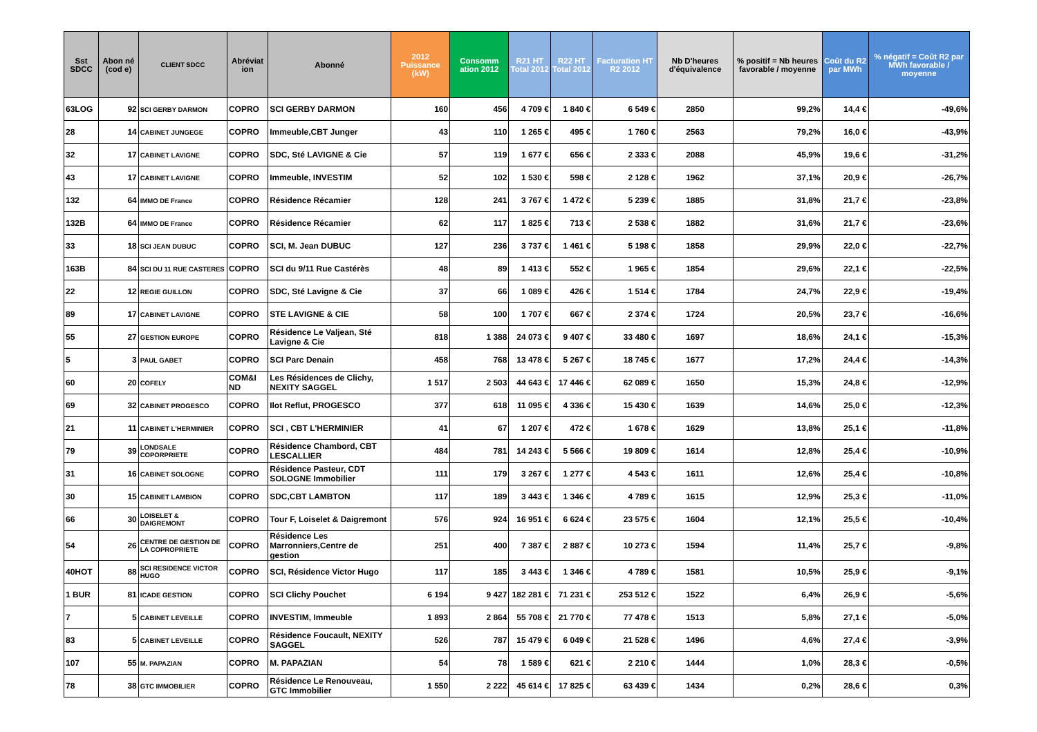| Sst SDCC | Abon né (cod e) | CLIENT SDCC | Abréviat ion | Abonné | 2012 Puissance (kW) | Consomm ation 2012 | R21 HT Total 2012 | R22 HT Total 2012 | Facturation HT R2 2012 | Nb D'heures d'équivalence | % positif = Nb heures favorable / moyenne | Coût du R2 par MWh | % négatif = Coût R2 par MWh favorable / moyenne |
| --- | --- | --- | --- | --- | --- | --- | --- | --- | --- | --- | --- | --- | --- |
| 63LOG | 92 | SCI GERBY DARMON | COPRO | SCI GERBY DARMON | 160 | 456 | 4 709 € | 1 840 € | 6 549 € | 2850 | 99,2% | 14,4 € | -49,6% |
| 28 | 14 | CABINET JUNGEGE | COPRO | Immeuble,CBT Junger | 43 | 110 | 1 265 € | 495 € | 1 760 € | 2563 | 79,2% | 16,0 € | -43,9% |
| 32 | 17 | CABINET LAVIGNE | COPRO | SDC, Sté LAVIGNE & Cie | 57 | 119 | 1 677 € | 656 € | 2 333 € | 2088 | 45,9% | 19,6 € | -31,2% |
| 43 | 17 | CABINET LAVIGNE | COPRO | Immeuble, INVESTIM | 52 | 102 | 1 530 € | 598 € | 2 128 € | 1962 | 37,1% | 20,9 € | -26,7% |
| 132 | 64 | IMMO DE France | COPRO | Résidence Récamier | 128 | 241 | 3 767 € | 1 472 € | 5 239 € | 1885 | 31,8% | 21,7 € | -23,8% |
| 132B | 64 | IMMO DE France | COPRO | Résidence Récamier | 62 | 117 | 1 825 € | 713 € | 2 538 € | 1882 | 31,6% | 21,7 € | -23,6% |
| 33 | 18 | SCI JEAN DUBUC | COPRO | SCI, M. Jean DUBUC | 127 | 236 | 3 737 € | 1 461 € | 5 198 € | 1858 | 29,9% | 22,0 € | -22,7% |
| 163B | 84 | SCI DU 11 RUE CASTERES | COPRO | SCI du 9/11 Rue Castérès | 48 | 89 | 1 413 € | 552 € | 1 965 € | 1854 | 29,6% | 22,1 € | -22,5% |
| 22 | 12 | REGIE GUILLON | COPRO | SDC, Sté Lavigne & Cie | 37 | 66 | 1 089 € | 426 € | 1 514 € | 1784 | 24,7% | 22,9 € | -19,4% |
| 89 | 17 | CABINET LAVIGNE | COPRO | STE LAVIGNE & CIE | 58 | 100 | 1 707 € | 667 € | 2 374 € | 1724 | 20,5% | 23,7 € | -16,6% |
| 55 | 27 | GESTION EUROPE | COPRO | Résidence Le Valjean, Sté Lavigne & Cie | 818 | 1 388 | 24 073 € | 9 407 € | 33 480 € | 1697 | 18,6% | 24,1 € | -15,3% |
| 5 | 3 | PAUL GABET | COPRO | SCI Parc Denain | 458 | 768 | 13 478 € | 5 267 € | 18 745 € | 1677 | 17,2% | 24,4 € | -14,3% |
| 60 | 20 | COFELY | COM&I ND | Les Résidences de Clichy, NEXITY SAGGEL | 1 517 | 2 503 | 44 643 € | 17 446 € | 62 089 € | 1650 | 15,3% | 24,8 € | -12,9% |
| 69 | 32 | CABINET PROGESCO | COPRO | Ilot Reflut, PROGESCO | 377 | 618 | 11 095 € | 4 336 € | 15 430 € | 1639 | 14,6% | 25,0 € | -12,3% |
| 21 | 11 | CABINET L'HERMINIER | COPRO | SCI , CBT L'HERMINIER | 41 | 67 | 1 207 € | 472 € | 1 678 € | 1629 | 13,8% | 25,1 € | -11,8% |
| 79 | 39 | LONDSALE COPORPRIETE | COPRO | Résidence Chambord, CBT LESCALLIER | 484 | 781 | 14 243 € | 5 566 € | 19 809 € | 1614 | 12,8% | 25,4 € | -10,9% |
| 31 | 16 | CABINET SOLOGNE | COPRO | Résidence Pasteur, CDT SOLOGNE Immobilier | 111 | 179 | 3 267 € | 1 277 € | 4 543 € | 1611 | 12,6% | 25,4 € | -10,8% |
| 30 | 15 | CABINET LAMBION | COPRO | SDC,CBT LAMBTON | 117 | 189 | 3 443 € | 1 346 € | 4 789 € | 1615 | 12,9% | 25,3 € | -11,0% |
| 66 | 30 | LOISELET & DAIGREMONT | COPRO | Tour F, Loiselet & Daigremont | 576 | 924 | 16 951 € | 6 624 € | 23 575 € | 1604 | 12,1% | 25,5 € | -10,4% |
| 54 | 26 | CENTRE DE GESTION DE LA COPROPRIETE | COPRO | Résidence Les Marronniers,Centre de gestion | 251 | 400 | 7 387 € | 2 887 € | 10 273 € | 1594 | 11,4% | 25,7 € | -9,8% |
| 40HOT | 88 | SCI RESIDENCE VICTOR HUGO | COPRO | SCI, Résidence Victor Hugo | 117 | 185 | 3 443 € | 1 346 € | 4 789 € | 1581 | 10,5% | 25,9 € | -9,1% |
| 1 BUR | 81 | ICADE GESTION | COPRO | SCI Clichy Pouchet | 6 194 | 9 427 | 182 281 € | 71 231 € | 253 512 € | 1522 | 6,4% | 26,9 € | -5,6% |
| 7 | 5 | CABINET LEVEILLE | COPRO | INVESTIM, Immeuble | 1 893 | 2 864 | 55 708 € | 21 770 € | 77 478 € | 1513 | 5,8% | 27,1 € | -5,0% |
| 83 | 5 | CABINET LEVEILLE | COPRO | Résidence Foucault, NEXITY SAGGEL | 526 | 787 | 15 479 € | 6 049 € | 21 528 € | 1496 | 4,6% | 27,4 € | -3,9% |
| 107 | 55 | M. PAPAZIAN | COPRO | M. PAPAZIAN | 54 | 78 | 1 589 € | 621 € | 2 210 € | 1444 | 1,0% | 28,3 € | -0,5% |
| 78 | 38 | GTC IMMOBILIER | COPRO | Résidence Le Renouveau, GTC Immobilier | 1 550 | 2 222 | 45 614 € | 17 825 € | 63 439 € | 1434 | 0,2% | 28,6 € | 0,3% |